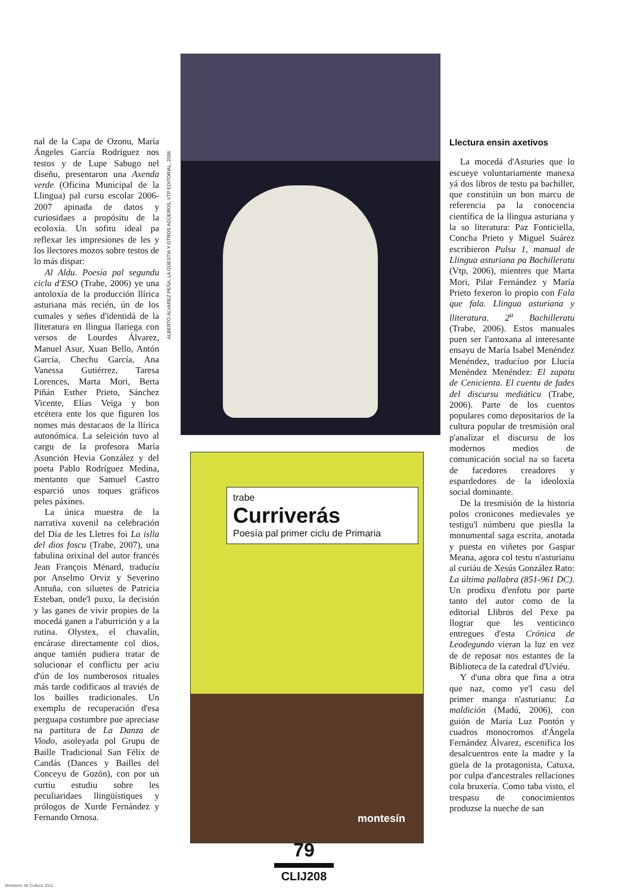nal de la Capa de Ozonu, María Ángeles García Rodríguez nos testos y de Lupe Sabugo nel diseñu, presentaron una Axenda verde (Oficina Municipal de la Llingua) pal cursu escolar 2006-2007 apinada de datos y curiosidaes a propósitu de la ecoloxía. Un sofitu ideal pa reflexar les impresiones de les y los llectores mozos sobre testos de lo más dispar:
Al Aldu. Poesía pal segundu ciclu d'ESO (Trabe, 2006) ye una antoloxía de la producción llírica asturiana más recién, ún de los cumales y señes d'identidá de la lliteratura en llingua llariega con versos de Lourdes Álvarez, Manuel Asur, Xuan Bello, Antón García, Chechu García, Ana Vanessa Gutiérrez, Taresa Lorences, Marta Mori, Berta Piñán Esther Prieto, Sánchez Vicente, Elías Veiga y bon etcétera ente los que figuren los nomes más destacaos de la llírica autonómica. La seleición tuvo al cargu de la profesora María Asunción Hevia González y del poeta Pablo Rodríguez Medina, mentanto que Samuel Castro esparció unos toques gráficos peles páxines.
La única muestra de la narrativa xuvenil na celebración del Día de les Lletres foi La islla del dios foscu (Trabe, 2007), una fabulina orixinal del autor francés Jean François Ménard, traducíu por Anselmo Orviz y Severino Antuña, con siluetes de Patricia Esteban, onde'l puxu, la decisión y las ganes de vivir propies de la mocedá ganen a l'aburrición y a la rutina. Olystex, el chavalín, encárase directamente col dios, anque tamién pudiera tratar de solucionar el conflictu per aciu d'ún de los numberosos rituales más tarde codificaos al traviés de los bailles tradicionales. Un exemplu de recuperación d'esa perguapa costumbre pue apreciase na partitura de La Danza de Viodo, asoleyada pol Grupu de Baille Tradicional San Félix de Candás (Dances y Bailles del Conceyu de Gozón), con por un curtiu estudiu sobre les peculiaridaes llingüístiques y prólogos de Xurde Fernández y Fernando Ornosa.
ALBERTO ÁLVAREZ PEÑA, LA GÜESTIA Y OTROS AGÜEROS, VTP EDITORIAL, 2006.
trabe
Curriverás
Poesía pal primer ciclu de Primaria
montesín
Llectura ensin axetivos
La mocedá d'Asturies que lo escueye voluntariamente manexa yá dos libros de testu pa bachiller, que constitúin un bon marcu de referencia pa la conocencia científica de la llingua asturiana y la so literatura: Paz Fonticiella, Concha Prieto y Miguel Suárez escribieron Pulsu 1, manual de Llingua asturiana pa Bachilleratu (Vtp, 2006), mientres que Marta Mori, Pilar Fernández y María Prieto fexeron lo propio con Fala que fala. Llingua asturiana y lliteratura. 2<sup>u</sup> Bachilleratu (Trabe, 2006). Estos manuales puen ser l'antoxana al interesante ensayu de María Isabel Menéndez Menéndez, traducíuo por Llucía Menéndez Menéndez: El zapatu de Cenicienta. El cuentu de fades del discursu mediáticu (Trabe, 2006). Parte de los cuentos populares como depositarios de la cultura popular de tresmisión oral p'analizar el discursu de los modernos medios de comunicación social na so faceta de facedores creadores y espardedores de la ideoloxía social dominante.
De la tresmisión de la historia polos cronicones medievales ye testigu'l númberu que pieslla la monumental saga escrita, anotada y puesta en viñetes por Gaspar Meana, agora col testu n'asturianu al curiáu de Xesús González Rato: La última pallabra (851-961 DC). Un prodixu d'enfotu por parte tanto del autor como de la editorial Llibros del Pexe pa llograr que les venticinco entregues d'esta Crónica de Leodegundo vieran la luz en vez de de reposar nos estantes de la Biblioteca de la catedral d'Uviéu.
Y d'una obra que fina a otra que naz, como ye'l casu del primer manga n'asturianu: La maldición (Madú, 2006), con guión de María Luz Pontón y cuadros monocromos d'Ángela Fernández Álvarez, escenifica los desalcuentros ente la madre y la güela de la protagonista, Catuxa, por culpa d'ancestrales rellaciones cola bruxería. Como taba visto, el trespasu de conocimientos produzse la nueche de san
79
CLIJ208
Ministerio de Cultura 2011